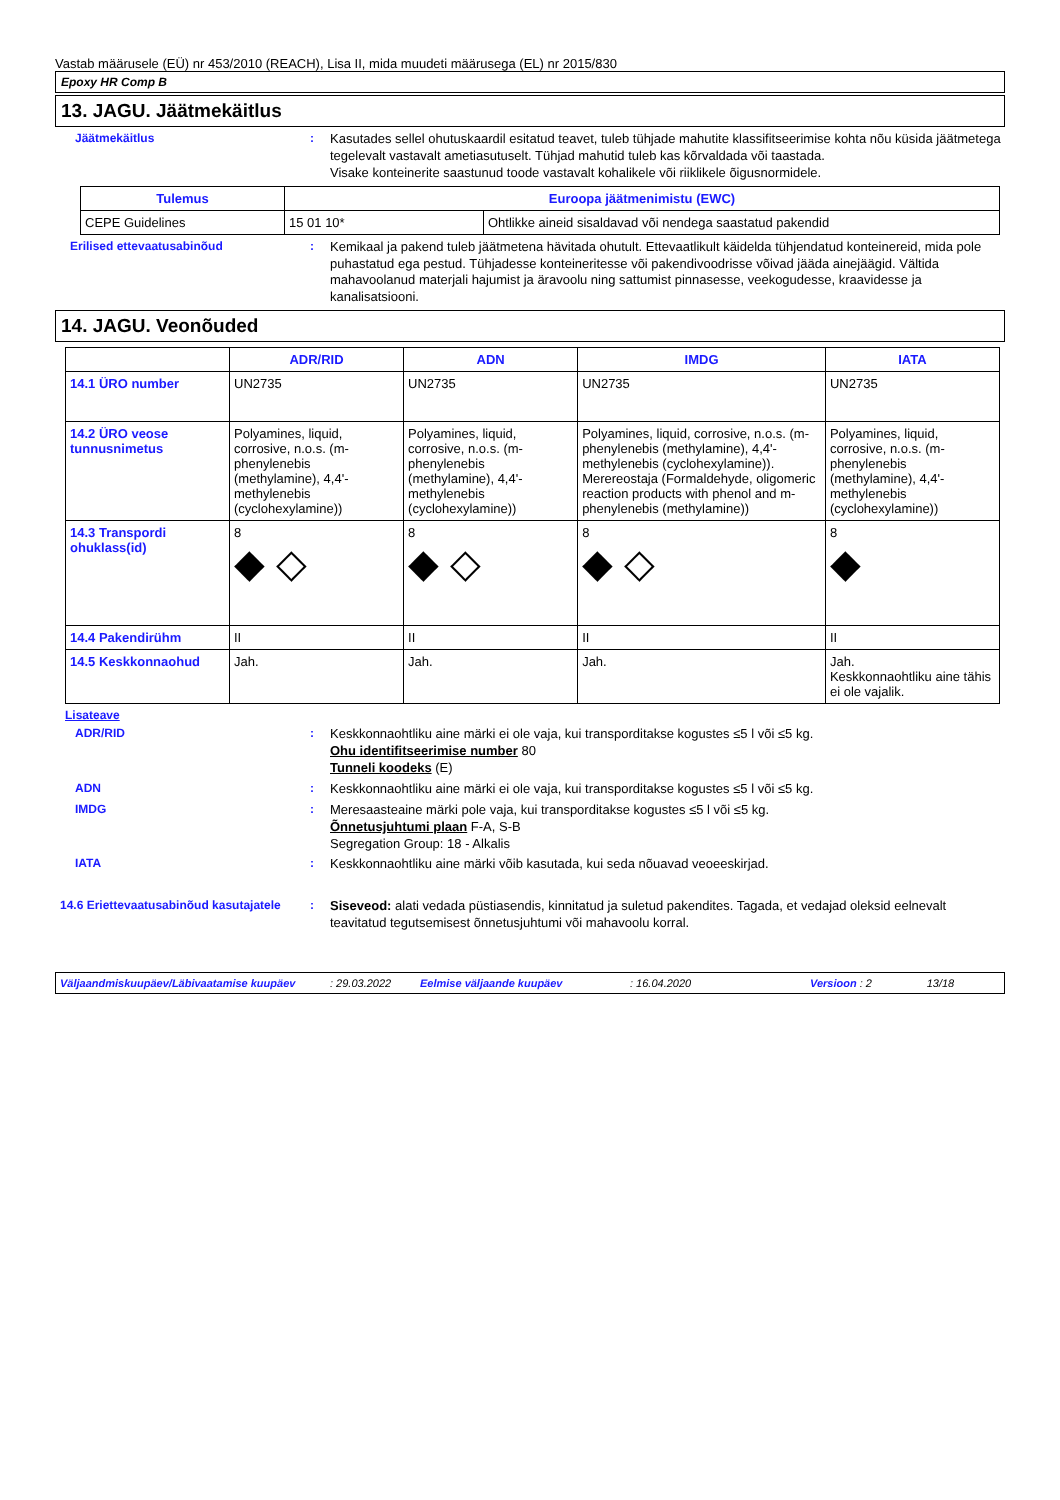Vastab määrusele (EÜ) nr 453/2010 (REACH), Lisa II, mida muudeti määrusega (EL) nr 2015/830
Epoxy HR Comp B
13. JAGU. Jäätmekäitlus
Jäätmekäitlus :
Kasutades sellel ohutuskaardil esitatud teavet, tuleb tühjade mahutite klassifitseerimise kohta nõu küsida jäätmetega tegelevalt vastavalt ametiasutuselt. Tühjad mahutid tuleb kas kõrvaldada või taastada.
Visake konteinerite saastunud toode vastavalt kohalikele või riiklikele õigusnormidele.
| Tulemus | Euroopa jäätmenimistu (EWC) | |
| --- | --- | --- |
| CEPE Guidelines | 15 01 10* | Ohtlikke aineid sisaldavad või nendega saastatud pakendid |
Erilised ettevaatusabinõud :
Kemikaal ja pakend tuleb jäätmetena hävitada ohutult. Ettevaatlikult käidelda tühjendatud konteinereid, mida pole puhastatud ega pestud. Tühjadesse konteineritesse või pakendivoodrisse võivad jääda ainejäägid. Vältida mahavoolanud materjali hajumist ja äravoolu ning sattumist pinnasesse, veekogudesse, kraavidesse ja kanalisatsiooni.
14. JAGU. Veonõuded
| | ADR/RID | ADN | IMDG | IATA |
| --- | --- | --- | --- | --- |
| 14.1 ÜRO number | UN2735 | UN2735 | UN2735 | UN2735 |
| 14.2 ÜRO veose tunnusnimetus | Polyamines, liquid, corrosive, n.o.s. (m-phenylenebis (methylamine), 4,4'-methylenebis (cyclohexylamine)) | Polyamines, liquid, corrosive, n.o.s. (m-phenylenebis (methylamine), 4,4'-methylenebis (cyclohexylamine)) | Polyamines, liquid, corrosive, n.o.s. (m-phenylenebis (methylamine), 4,4'-methylenebis (cyclohexylamine)). Merereostaja (Formaldehyde, oligomeric reaction products with phenol and m-phenylenebis (methylamine)) | Polyamines, liquid, corrosive, n.o.s. (m-phenylenebis (methylamine), 4,4'-methylenebis (cyclohexylamine)) |
| 14.3 Transpordi ohuklass(id) | 8 ◆ ◇ | 8 ◆ ◇ | 8 ◆ ◇ | 8 ◆ |
| 14.4 Pakendirühm | II | II | II | II |
| 14.5 Keskkonnaohud | Jah. | Jah. | Jah. | Jah. Keskkonnaohtliku aine tähis ei ole vajalik. |
Lisateave
ADR/RID :
Keskkonnaohtliku aine märki ei ole vaja, kui transporditakse kogustes ≤5 l või ≤5 kg.
Ohu identifitseerimise number 80
Tunneli koodeks (E)
ADN :
Keskkonnaohtliku aine märki ei ole vaja, kui transporditakse kogustes ≤5 l või ≤5 kg.
IMDG :
Meresaasteaine märki pole vaja, kui transporditakse kogustes ≤5 l või ≤5 kg.
Õnnetusjuhtumi plaan F-A, S-B
Segregation Group: 18 - Alkalis
IATA :
Keskkonnaohtliku aine märki võib kasutada, kui seda nõuavad veoeeskirjad.
14.6 Eriettevaatusabinõud kasutajatele
:
Siseveod: alati vedada püstiasendis, kinnitatud ja suletud pakendites. Tagada, et vedajad oleksid eelnevalt teavitatud tegutsemisest õnnetusjuhtumi või mahavoolu korral.
Väljaandmiskuupäev/Läbivaatamise kuupäev: 29.03.2022 Eelmise väljaande kuupäev: 16.04.2020 Versioon : 2 13/18